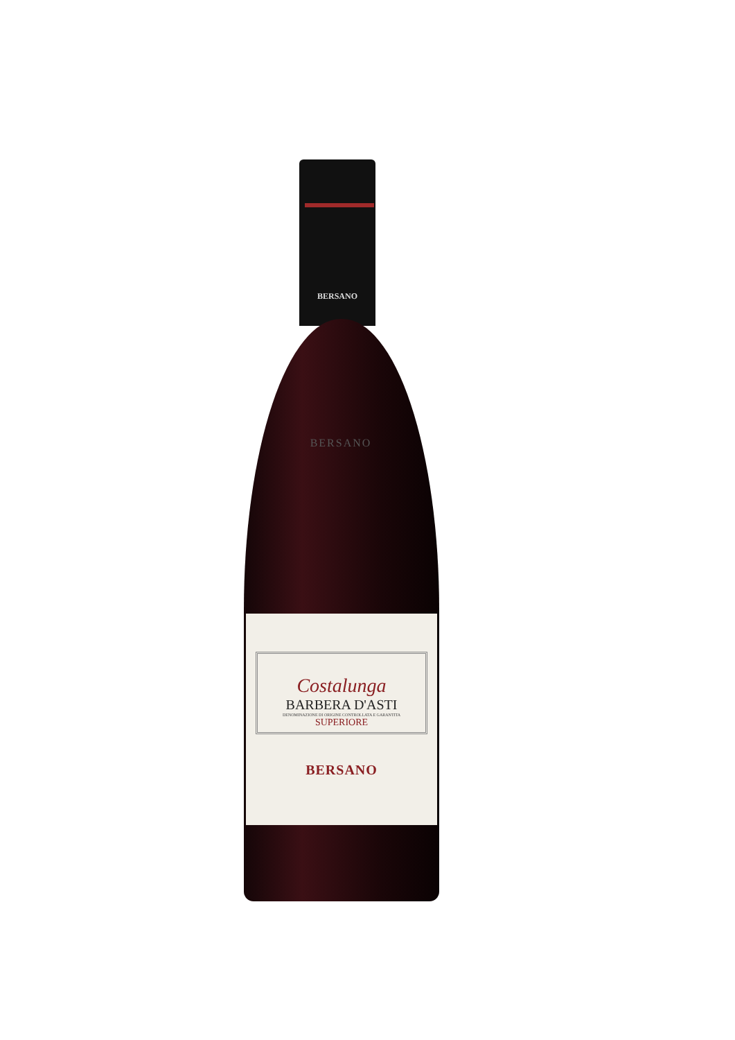BERSANO
BERSANO
Costalunga
BARBERA D'ASTI
DENOMINAZIONE DI ORIGINE CONTROLLATA E GARANTITA
SUPERIORE
BERSANO